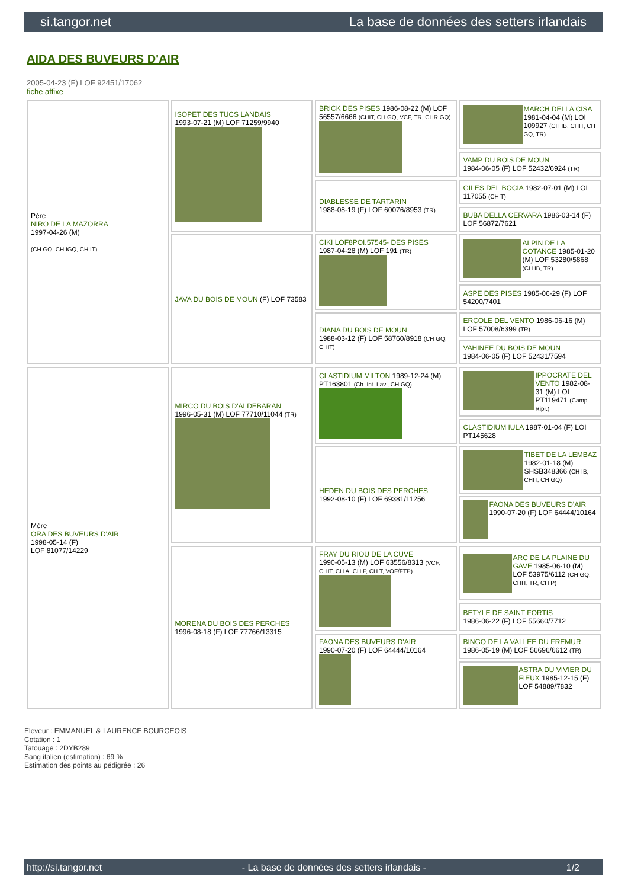si.tangor.net La base de données des setters irlandais
AIDA DES BUVEURS D'AIR
2005-04-23 (F) LOF 92451/17062
fiche affixe
| Père NIRO DE LA MAZORRA 1997-04-26 (M) (CH GQ, CH IGQ, CH IT) | ISOPET DES TUCS LANDAIS 1993-07-21 (M) LOF 71259/9940 | BRICK DES PISES 1986-08-22 (M) LOF 56557/6666 (CHIT, CH GQ, VCF, TR, CHR GQ) | MARCH DELLA CISA 1981-04-04 (M) LOI 109927 (CH IB, CHIT, CH GQ, TR) |
| | | | VAMP DU BOIS DE MOUN 1984-06-05 (F) LOF 52432/6924 (TR) |
| | | DIABLESSE DE TARTARIN 1988-08-19 (F) LOF 60076/8953 (TR) | GILES DEL BOCIA 1982-07-01 (M) LOI 117055 (CH T) |
| | | | BUBA DELLA CERVARA 1986-03-14 (F) LOF 56872/7621 |
| | JAVA DU BOIS DE MOUN (F) LOF 73583 | CIKI LOF8POI.57545- DES PISES 1987-04-28 (M) LOF 191 (TR) | ALPIN DE LA COTANCE 1985-01-20 (M) LOF 53280/5868 (CH IB, TR) |
| | | | ASPE DES PISES 1985-06-29 (F) LOF 54200/7401 |
| | | DIANA DU BOIS DE MOUN 1988-03-12 (F) LOF 58760/8918 (CH GQ, CHIT) | ERCOLE DEL VENTO 1986-06-16 (M) LOF 57008/6399 (TR) |
| | | | VAHINEE DU BOIS DE MOUN 1984-06-05 (F) LOF 52431/7594 |
| Mère ORA DES BUVEURS D'AIR 1998-05-14 (F) LOF 81077/14229 | MIRCO DU BOIS D'ALDEBARAN 1996-05-31 (M) LOF 77710/11044 (TR) | CLASTIDIUM MILTON 1989-12-24 (M) PT163801 (Ch. Int. Lav., CH GQ) | IPPOCRATE DEL VENTO 1982-08-31 (M) LOI PT119471 (Camp. Ripr.) |
| | | | CLASTIDIUM IULA 1987-01-04 (F) LOI PT145628 |
| | | HEDEN DU BOIS DES PERCHES 1992-08-10 (F) LOF 69381/11256 | TIBET DE LA LEMBAZ 1982-01-18 (M) SHSB348366 (CH IB, CHIT, CH GQ) |
| | | | FAONA DES BUVEURS D'AIR 1990-07-20 (F) LOF 64444/10164 |
| | MORENA DU BOIS DES PERCHES 1996-08-18 (F) LOF 77766/13315 | FRAY DU RIOU DE LA CUVE 1990-05-13 (M) LOF 63556/8313 (VCF, CHIT, CH A, CH P, CH T, VOF/FTP) | ARC DE LA PLAINE DU GAVE 1985-06-10 (M) LOF 53975/6112 (CH GQ, CHIT, TR, CH P) |
| | | | BETYLE DE SAINT FORTIS 1986-06-22 (F) LOF 55660/7712 |
| | | FAONA DES BUVEURS D'AIR 1990-07-20 (F) LOF 64444/10164 | BINGO DE LA VALLEE DU FREMUR 1986-05-19 (M) LOF 56696/6612 (TR) |
| | | | ASTRA DU VIVIER DU FIEUX 1985-12-15 (F) LOF 54889/7832 |
Eleveur : EMMANUEL & LAURENCE BOURGEOIS
Cotation : 1
Tatouage : 2DYB289
Sang italien (estimation) : 69 %
Estimation des points au pédigrée : 26
http://si.tangor.net - La base de données des setters irlandais - 1/2